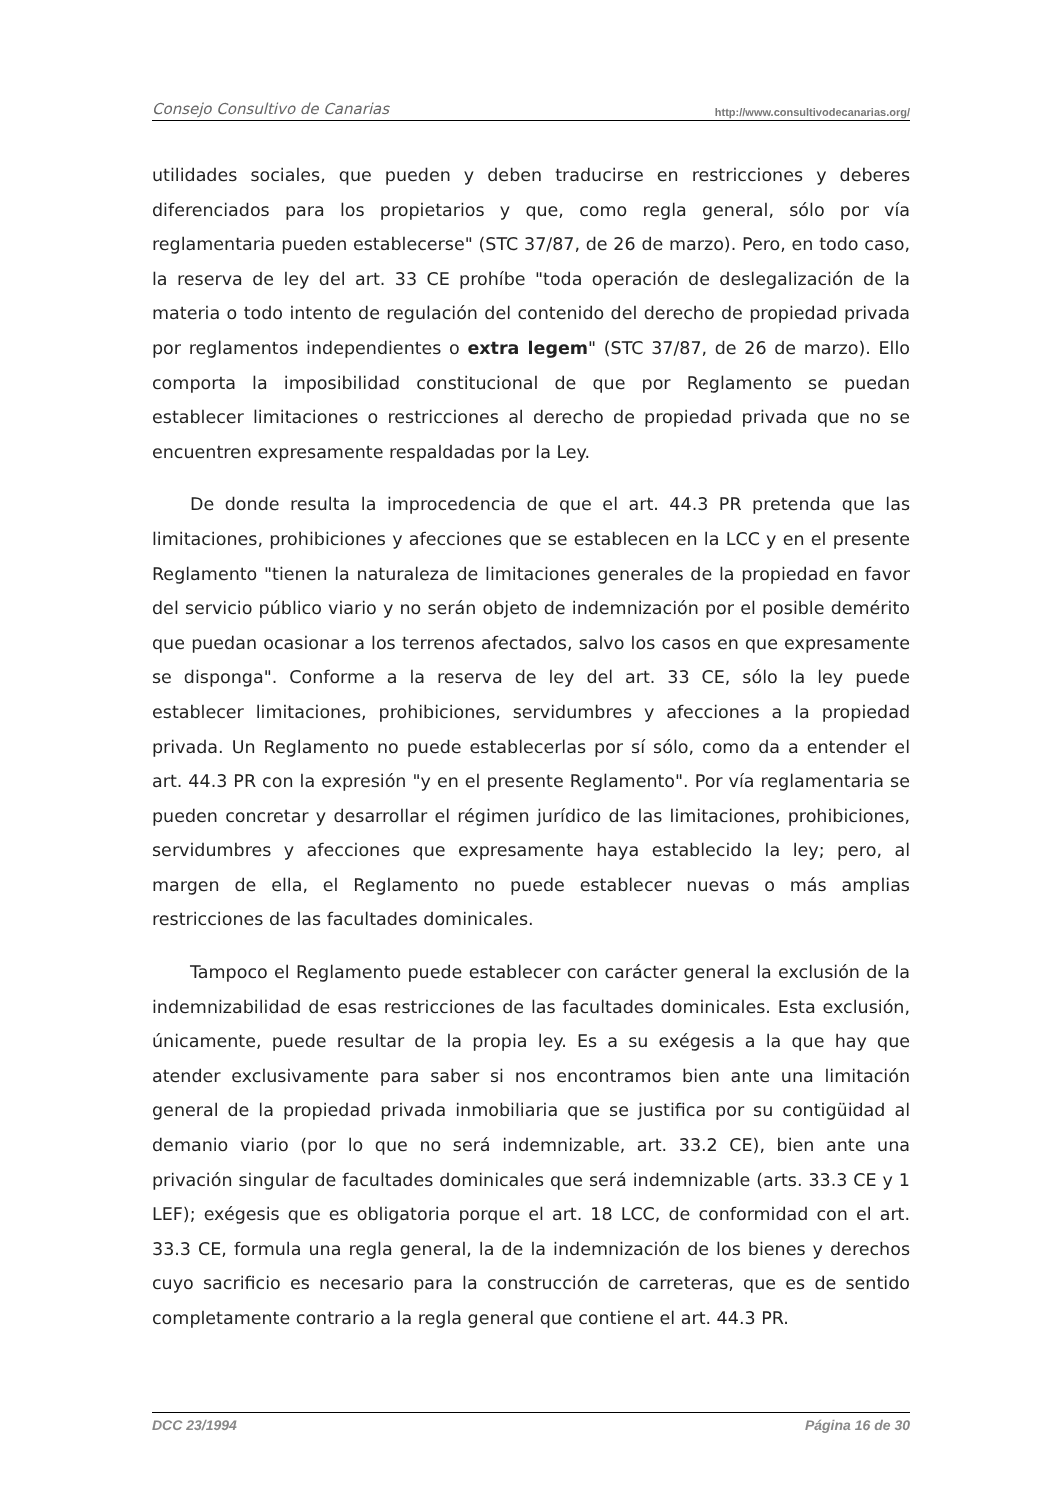Consejo Consultivo de Canarias http://www.consultivodecanarias.org/
utilidades sociales, que pueden y deben traducirse en restricciones y deberes diferenciados para los propietarios y que, como regla general, sólo por vía reglamentaria pueden establecerse" (STC 37/87, de 26 de marzo). Pero, en todo caso, la reserva de ley del art. 33 CE prohíbe "toda operación de deslegalización de la materia o todo intento de regulación del contenido del derecho de propiedad privada por reglamentos independientes o extra legem" (STC 37/87, de 26 de marzo). Ello comporta la imposibilidad constitucional de que por Reglamento se puedan establecer limitaciones o restricciones al derecho de propiedad privada que no se encuentren expresamente respaldadas por la Ley.
De donde resulta la improcedencia de que el art. 44.3 PR pretenda que las limitaciones, prohibiciones y afecciones que se establecen en la LCC y en el presente Reglamento "tienen la naturaleza de limitaciones generales de la propiedad en favor del servicio público viario y no serán objeto de indemnización por el posible demérito que puedan ocasionar a los terrenos afectados, salvo los casos en que expresamente se disponga". Conforme a la reserva de ley del art. 33 CE, sólo la ley puede establecer limitaciones, prohibiciones, servidumbres y afecciones a la propiedad privada. Un Reglamento no puede establecerlas por sí sólo, como da a entender el art. 44.3 PR con la expresión "y en el presente Reglamento". Por vía reglamentaria se pueden concretar y desarrollar el régimen jurídico de las limitaciones, prohibiciones, servidumbres y afecciones que expresamente haya establecido la ley; pero, al margen de ella, el Reglamento no puede establecer nuevas o más amplias restricciones de las facultades dominicales.
Tampoco el Reglamento puede establecer con carácter general la exclusión de la indemnizabilidad de esas restricciones de las facultades dominicales. Esta exclusión, únicamente, puede resultar de la propia ley. Es a su exégesis a la que hay que atender exclusivamente para saber si nos encontramos bien ante una limitación general de la propiedad privada inmobiliaria que se justifica por su contigüidad al demanio viario (por lo que no será indemnizable, art. 33.2 CE), bien ante una privación singular de facultades dominicales que será indemnizable (arts. 33.3 CE y 1 LEF); exégesis que es obligatoria porque el art. 18 LCC, de conformidad con el art. 33.3 CE, formula una regla general, la de la indemnización de los bienes y derechos cuyo sacrificio es necesario para la construcción de carreteras, que es de sentido completamente contrario a la regla general que contiene el art. 44.3 PR.
DCC 23/1994 Página 16 de 30